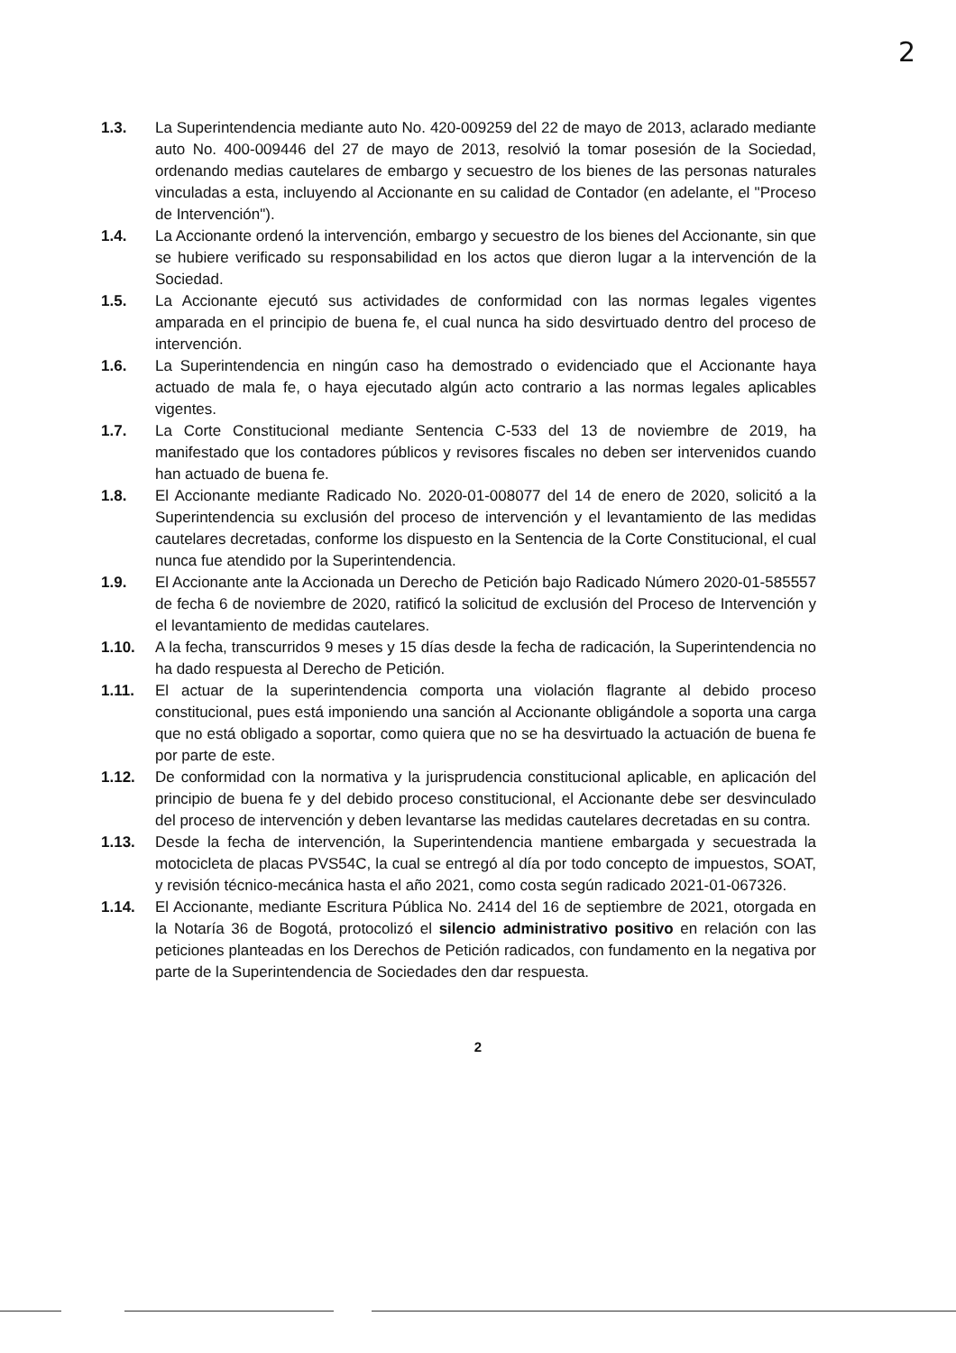2
1.3. La Superintendencia mediante auto No. 420-009259 del 22 de mayo de 2013, aclarado mediante auto No. 400-009446 del 27 de mayo de 2013, resolvió la tomar posesión de la Sociedad, ordenando medias cautelares de embargo y secuestro de los bienes de las personas naturales vinculadas a esta, incluyendo al Accionante en su calidad de Contador (en adelante, el "Proceso de Intervención").
1.4. La Accionante ordenó la intervención, embargo y secuestro de los bienes del Accionante, sin que se hubiere verificado su responsabilidad en los actos que dieron lugar a la intervención de la Sociedad.
1.5. La Accionante ejecutó sus actividades de conformidad con las normas legales vigentes amparada en el principio de buena fe, el cual nunca ha sido desvirtuado dentro del proceso de intervención.
1.6. La Superintendencia en ningún caso ha demostrado o evidenciado que el Accionante haya actuado de mala fe, o haya ejecutado algún acto contrario a las normas legales aplicables vigentes.
1.7. La Corte Constitucional mediante Sentencia C-533 del 13 de noviembre de 2019, ha manifestado que los contadores públicos y revisores fiscales no deben ser intervenidos cuando han actuado de buena fe.
1.8. El Accionante mediante Radicado No. 2020-01-008077 del 14 de enero de 2020, solicitó a la Superintendencia su exclusión del proceso de intervención y el levantamiento de las medidas cautelares decretadas, conforme los dispuesto en la Sentencia de la Corte Constitucional, el cual nunca fue atendido por la Superintendencia.
1.9. El Accionante ante la Accionada un Derecho de Petición bajo Radicado Número 2020-01-585557 de fecha 6 de noviembre de 2020, ratificó la solicitud de exclusión del Proceso de Intervención y el levantamiento de medidas cautelares.
1.10. A la fecha, transcurridos 9 meses y 15 días desde la fecha de radicación, la Superintendencia no ha dado respuesta al Derecho de Petición.
1.11. El actuar de la superintendencia comporta una violación flagrante al debido proceso constitucional, pues está imponiendo una sanción al Accionante obligándole a soporta una carga que no está obligado a soportar, como quiera que no se ha desvirtuado la actuación de buena fe por parte de este.
1.12. De conformidad con la normativa y la jurisprudencia constitucional aplicable, en aplicación del principio de buena fe y del debido proceso constitucional, el Accionante debe ser desvinculado del proceso de intervención y deben levantarse las medidas cautelares decretadas en su contra.
1.13. Desde la fecha de intervención, la Superintendencia mantiene embargada y secuestrada la motocicleta de placas PVS54C, la cual se entregó al día por todo concepto de impuestos, SOAT, y revisión técnico-mecánica hasta el año 2021, como costa según radicado 2021-01-067326.
1.14. El Accionante, mediante Escritura Pública No. 2414 del 16 de septiembre de 2021, otorgada en la Notaría 36 de Bogotá, protocolizó el silencio administrativo positivo en relación con las peticiones planteadas en los Derechos de Petición radicados, con fundamento en la negativa por parte de la Superintendencia de Sociedades den dar respuesta.
2